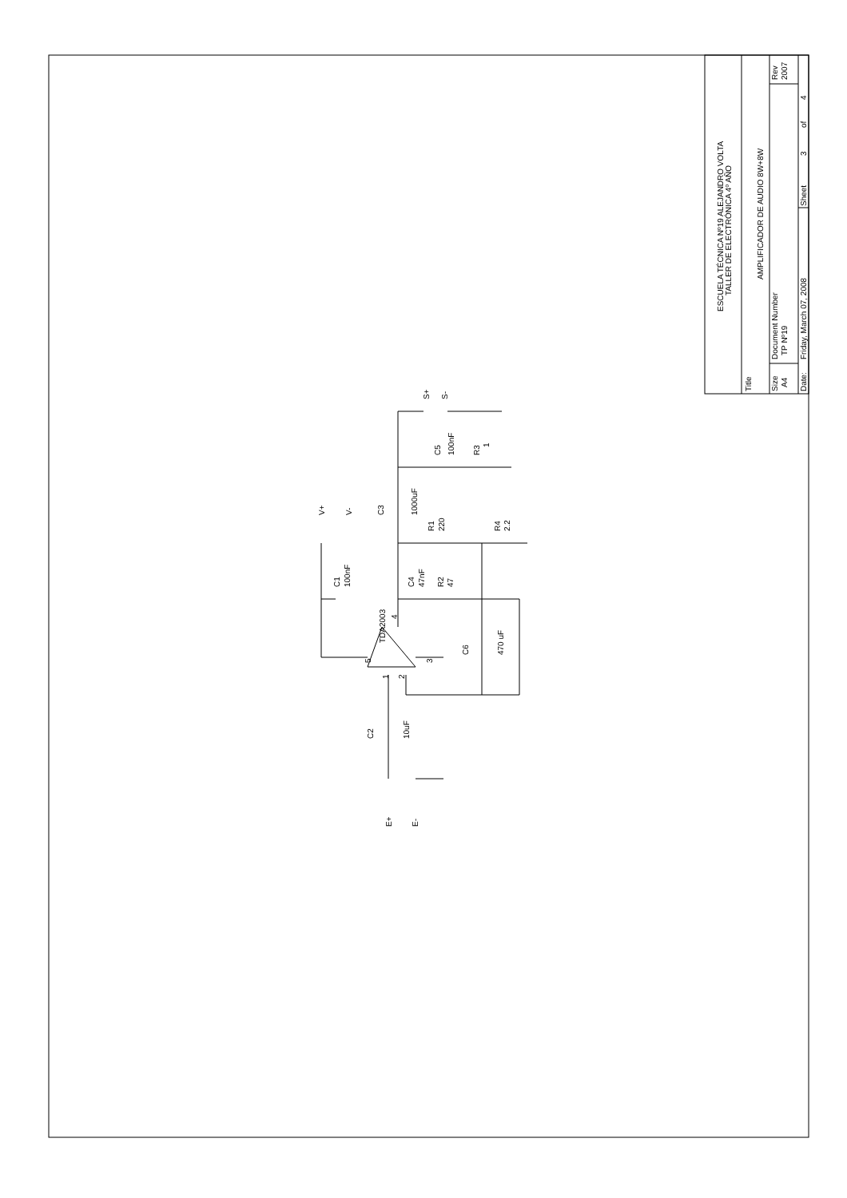ESCUELA TÉCNICA Nº19 ALEJANDRO VOLTA
TALLER DE ELECTRÓNICA 4º AÑO
Title
AMPLIFICADOR DE AUDIO 8W+8W
Size
A4
Document Number
TP Nº19
Rev
2007
Date:
Friday, March 07, 2008
Sheet
3
of
4
S+
S-
C5
100nF
R3
1
C3
1000uF
R1
220
R4
2.2
V+
V-
C1
100nF
C4
47nF
R2
47
TDA2003
4
5
3
1
2
C6
470 uF
C2
10uF
E+
E-